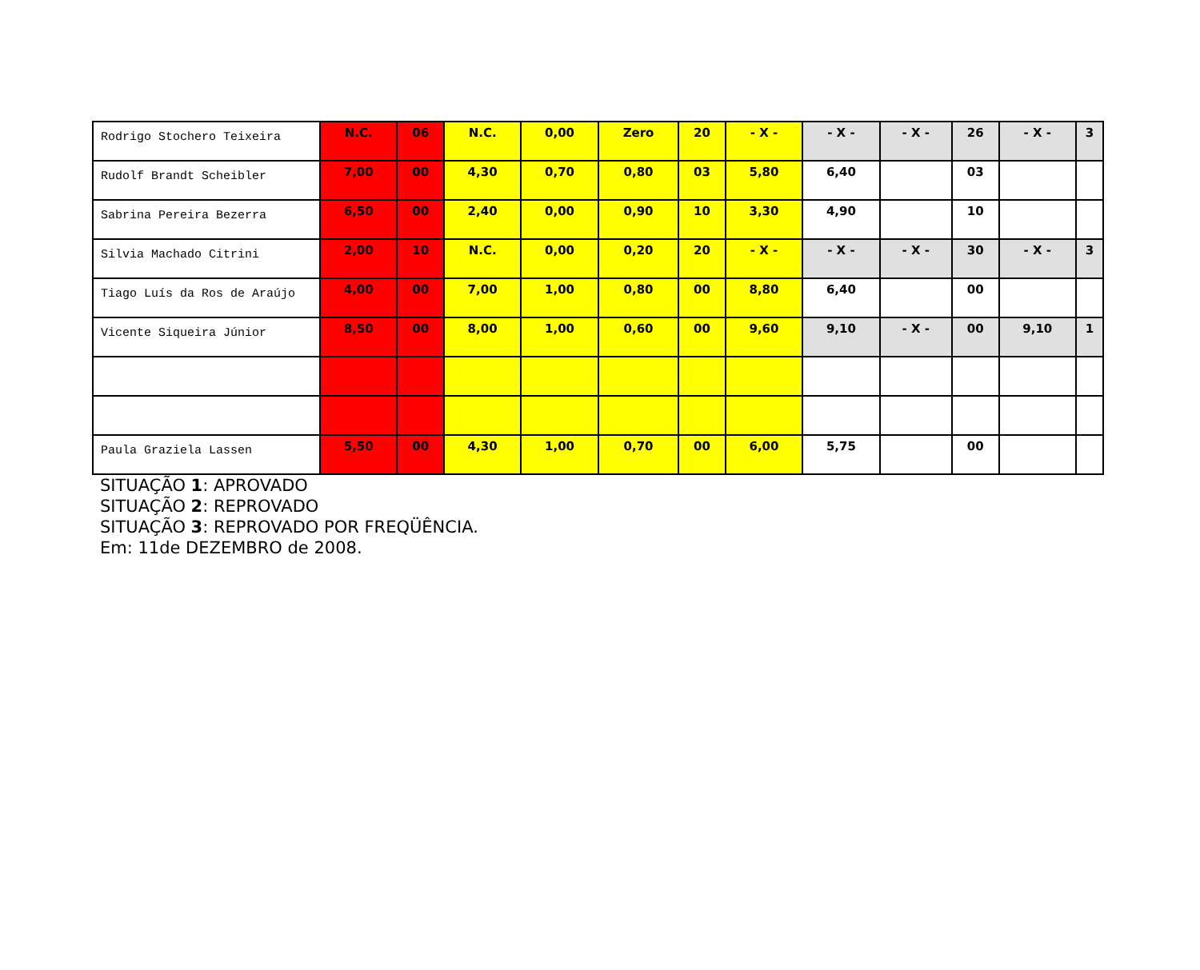| Rodrigo Stochero Teixeira | N.C. | 06 | N.C. | 0,00 | Zero | 20 | - X - | - X - | - X - | 26 | - X - | 3 |
| Rudolf Brandt Scheibler | 7,00 | 00 | 4,30 | 0,70 | 0,80 | 03 | 5,80 | 6,40 | | 03 | | |
| Sabrina Pereira Bezerra | 6,50 | 00 | 2,40 | 0,00 | 0,90 | 10 | 3,30 | 4,90 | | 10 | | |
| Silvia Machado Citrini | 2,00 | 10 | N.C. | 0,00 | 0,20 | 20 | - X - | - X - | - X - | 30 | - X - | 3 |
| Tiago Luís da Ros de Araújo | 4,00 | 00 | 7,00 | 1,00 | 0,80 | 00 | 8,80 | 6,40 | | 00 | | |
| Vicente Siqueira Júnior | 8,50 | 00 | 8,00 | 1,00 | 0,60 | 00 | 9,60 | 9,10 | - X - | 00 | 9,10 | 1 |
| Paula Graziela Lassen | 5,50 | 00 | 4,30 | 1,00 | 0,70 | 00 | 6,00 | 5,75 | | 00 | | |
SITUAÇÃO 1: APROVADO
SITUAÇÃO 2: REPROVADO
SITUAÇÃO 3: REPROVADO POR FREQÜÊNCIA.
Em: 11de DEZEMBRO de 2008.